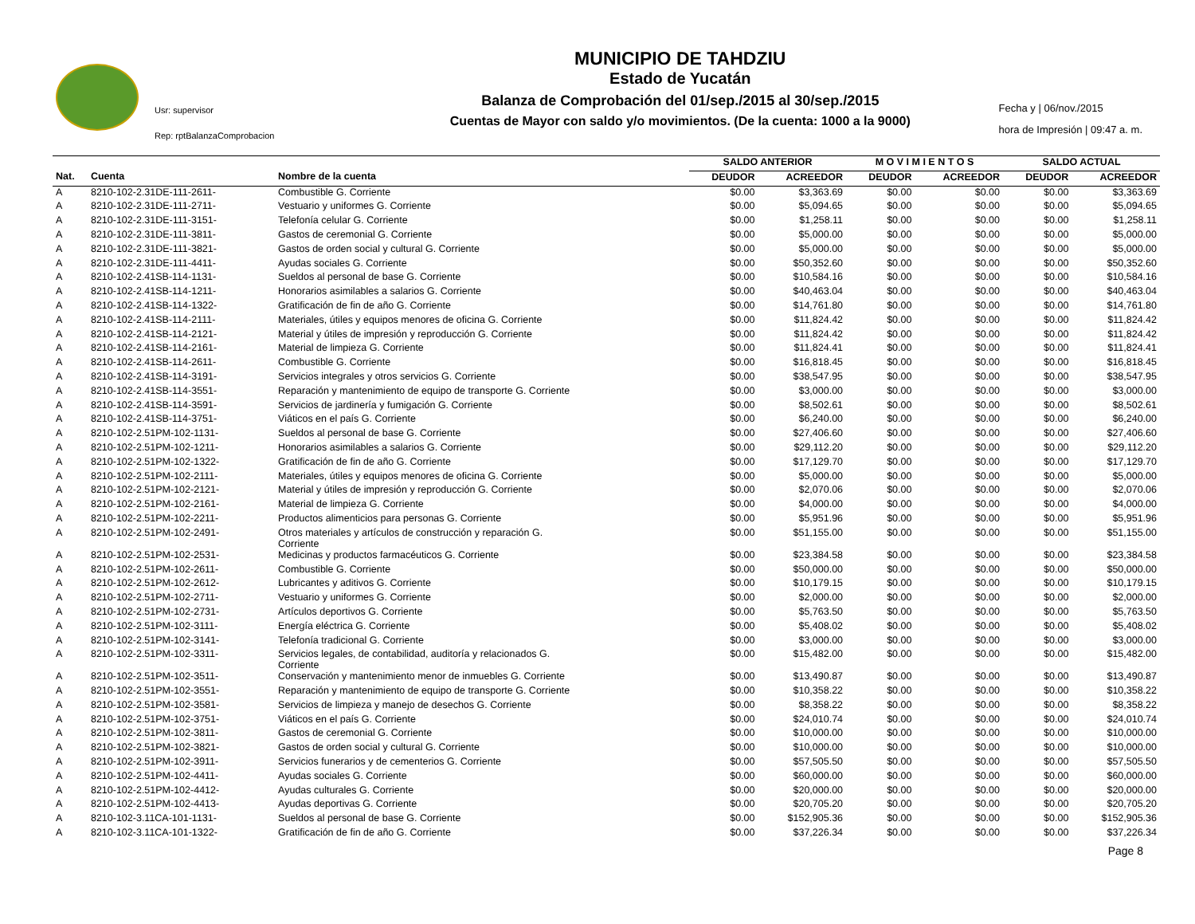Usr: supervisor
Rep: rptBalanzaComprobacion
MUNICIPIO DE TAHDZIU
Estado de Yucatán
Balanza de Comprobación del 01/sep./2015 al 30/sep./2015
Cuentas de Mayor con saldo y/o movimientos. (De la cuenta: 1000 a la 9000)
Fecha y | 06/nov./2015
hora de Impresión | 09:47 a. m.
| | | | SALDO ANTERIOR | | M O V I M I E N T O S | | SALDO ACTUAL | |
| --- | --- | --- | --- | --- | --- | --- | --- | --- |
| Nat. | Cuenta | Nombre de la cuenta | DEUDOR | ACREEDOR | DEUDOR | ACREEDOR | DEUDOR | ACREEDOR |
| A | 8210-102-2.31DE-111-2611- | Combustible G. Corriente | $0.00 | $3,363.69 | $0.00 | $0.00 | $0.00 | $3,363.69 |
| A | 8210-102-2.31DE-111-2711- | Vestuario y uniformes G. Corriente | $0.00 | $5,094.65 | $0.00 | $0.00 | $0.00 | $5,094.65 |
| A | 8210-102-2.31DE-111-3151- | Telefonía celular G. Corriente | $0.00 | $1,258.11 | $0.00 | $0.00 | $0.00 | $1,258.11 |
| A | 8210-102-2.31DE-111-3811- | Gastos de ceremonial G. Corriente | $0.00 | $5,000.00 | $0.00 | $0.00 | $0.00 | $5,000.00 |
| A | 8210-102-2.31DE-111-3821- | Gastos de orden social y cultural G. Corriente | $0.00 | $5,000.00 | $0.00 | $0.00 | $0.00 | $5,000.00 |
| A | 8210-102-2.31DE-111-4411- | Ayudas sociales G. Corriente | $0.00 | $50,352.60 | $0.00 | $0.00 | $0.00 | $50,352.60 |
| A | 8210-102-2.41SB-114-1131- | Sueldos al personal de base G. Corriente | $0.00 | $10,584.16 | $0.00 | $0.00 | $0.00 | $10,584.16 |
| A | 8210-102-2.41SB-114-1211- | Honorarios asimilables a salarios G. Corriente | $0.00 | $40,463.04 | $0.00 | $0.00 | $0.00 | $40,463.04 |
| A | 8210-102-2.41SB-114-1322- | Gratificación de fin de año G. Corriente | $0.00 | $14,761.80 | $0.00 | $0.00 | $0.00 | $14,761.80 |
| A | 8210-102-2.41SB-114-2111- | Materiales, útiles y equipos menores de oficina G. Corriente | $0.00 | $11,824.42 | $0.00 | $0.00 | $0.00 | $11,824.42 |
| A | 8210-102-2.41SB-114-2121- | Material y útiles de impresión y reproducción G. Corriente | $0.00 | $11,824.42 | $0.00 | $0.00 | $0.00 | $11,824.42 |
| A | 8210-102-2.41SB-114-2161- | Material de limpieza G. Corriente | $0.00 | $11,824.41 | $0.00 | $0.00 | $0.00 | $11,824.41 |
| A | 8210-102-2.41SB-114-2611- | Combustible G. Corriente | $0.00 | $16,818.45 | $0.00 | $0.00 | $0.00 | $16,818.45 |
| A | 8210-102-2.41SB-114-3191- | Servicios integrales y otros servicios G. Corriente | $0.00 | $38,547.95 | $0.00 | $0.00 | $0.00 | $38,547.95 |
| A | 8210-102-2.41SB-114-3551- | Reparación y mantenimiento de equipo de transporte G. Corriente | $0.00 | $3,000.00 | $0.00 | $0.00 | $0.00 | $3,000.00 |
| A | 8210-102-2.41SB-114-3591- | Servicios de jardinería y fumigación G. Corriente | $0.00 | $8,502.61 | $0.00 | $0.00 | $0.00 | $8,502.61 |
| A | 8210-102-2.41SB-114-3751- | Viáticos en el país G. Corriente | $0.00 | $6,240.00 | $0.00 | $0.00 | $0.00 | $6,240.00 |
| A | 8210-102-2.51PM-102-1131- | Sueldos al personal de base G. Corriente | $0.00 | $27,406.60 | $0.00 | $0.00 | $0.00 | $27,406.60 |
| A | 8210-102-2.51PM-102-1211- | Honorarios asimilables a salarios G. Corriente | $0.00 | $29,112.20 | $0.00 | $0.00 | $0.00 | $29,112.20 |
| A | 8210-102-2.51PM-102-1322- | Gratificación de fin de año G. Corriente | $0.00 | $17,129.70 | $0.00 | $0.00 | $0.00 | $17,129.70 |
| A | 8210-102-2.51PM-102-2111- | Materiales, útiles y equipos menores de oficina G. Corriente | $0.00 | $5,000.00 | $0.00 | $0.00 | $0.00 | $5,000.00 |
| A | 8210-102-2.51PM-102-2121- | Material y útiles de impresión y reproducción G. Corriente | $0.00 | $2,070.06 | $0.00 | $0.00 | $0.00 | $2,070.06 |
| A | 8210-102-2.51PM-102-2161- | Material de limpieza G. Corriente | $0.00 | $4,000.00 | $0.00 | $0.00 | $0.00 | $4,000.00 |
| A | 8210-102-2.51PM-102-2211- | Productos alimenticios para personas G. Corriente | $0.00 | $5,951.96 | $0.00 | $0.00 | $0.00 | $5,951.96 |
| A | 8210-102-2.51PM-102-2491- | Otros materiales y artículos de construcción y reparación G. Corriente | $0.00 | $51,155.00 | $0.00 | $0.00 | $0.00 | $51,155.00 |
| A | 8210-102-2.51PM-102-2531- | Medicinas y productos farmacéuticos G. Corriente | $0.00 | $23,384.58 | $0.00 | $0.00 | $0.00 | $23,384.58 |
| A | 8210-102-2.51PM-102-2611- | Combustible G. Corriente | $0.00 | $50,000.00 | $0.00 | $0.00 | $0.00 | $50,000.00 |
| A | 8210-102-2.51PM-102-2612- | Lubricantes y aditivos G. Corriente | $0.00 | $10,179.15 | $0.00 | $0.00 | $0.00 | $10,179.15 |
| A | 8210-102-2.51PM-102-2711- | Vestuario y uniformes G. Corriente | $0.00 | $2,000.00 | $0.00 | $0.00 | $0.00 | $2,000.00 |
| A | 8210-102-2.51PM-102-2731- | Artículos deportivos G. Corriente | $0.00 | $5,763.50 | $0.00 | $0.00 | $0.00 | $5,763.50 |
| A | 8210-102-2.51PM-102-3111- | Energía eléctrica G. Corriente | $0.00 | $5,408.02 | $0.00 | $0.00 | $0.00 | $5,408.02 |
| A | 8210-102-2.51PM-102-3141- | Telefonía tradicional G. Corriente | $0.00 | $3,000.00 | $0.00 | $0.00 | $0.00 | $3,000.00 |
| A | 8210-102-2.51PM-102-3311- | Servicios legales, de contabilidad, auditoría y relacionados G. Corriente | $0.00 | $15,482.00 | $0.00 | $0.00 | $0.00 | $15,482.00 |
| A | 8210-102-2.51PM-102-3511- | Conservación y mantenimiento menor de inmuebles G. Corriente | $0.00 | $13,490.87 | $0.00 | $0.00 | $0.00 | $13,490.87 |
| A | 8210-102-2.51PM-102-3551- | Reparación y mantenimiento de equipo de transporte G. Corriente | $0.00 | $10,358.22 | $0.00 | $0.00 | $0.00 | $10,358.22 |
| A | 8210-102-2.51PM-102-3581- | Servicios de limpieza y manejo de desechos G. Corriente | $0.00 | $8,358.22 | $0.00 | $0.00 | $0.00 | $8,358.22 |
| A | 8210-102-2.51PM-102-3751- | Viáticos en el país G. Corriente | $0.00 | $24,010.74 | $0.00 | $0.00 | $0.00 | $24,010.74 |
| A | 8210-102-2.51PM-102-3811- | Gastos de ceremonial G. Corriente | $0.00 | $10,000.00 | $0.00 | $0.00 | $0.00 | $10,000.00 |
| A | 8210-102-2.51PM-102-3821- | Gastos de orden social y cultural G. Corriente | $0.00 | $10,000.00 | $0.00 | $0.00 | $0.00 | $10,000.00 |
| A | 8210-102-2.51PM-102-3911- | Servicios funerarios y de cementerios G. Corriente | $0.00 | $57,505.50 | $0.00 | $0.00 | $0.00 | $57,505.50 |
| A | 8210-102-2.51PM-102-4411- | Ayudas sociales G. Corriente | $0.00 | $60,000.00 | $0.00 | $0.00 | $0.00 | $60,000.00 |
| A | 8210-102-2.51PM-102-4412- | Ayudas culturales G. Corriente | $0.00 | $20,000.00 | $0.00 | $0.00 | $0.00 | $20,000.00 |
| A | 8210-102-2.51PM-102-4413- | Ayudas deportivas G. Corriente | $0.00 | $20,705.20 | $0.00 | $0.00 | $0.00 | $20,705.20 |
| A | 8210-102-3.11CA-101-1131- | Sueldos al personal de base G. Corriente | $0.00 | $152,905.36 | $0.00 | $0.00 | $0.00 | $152,905.36 |
| A | 8210-102-3.11CA-101-1322- | Gratificación de fin de año G. Corriente | $0.00 | $37,226.34 | $0.00 | $0.00 | $0.00 | $37,226.34 |
Page 8